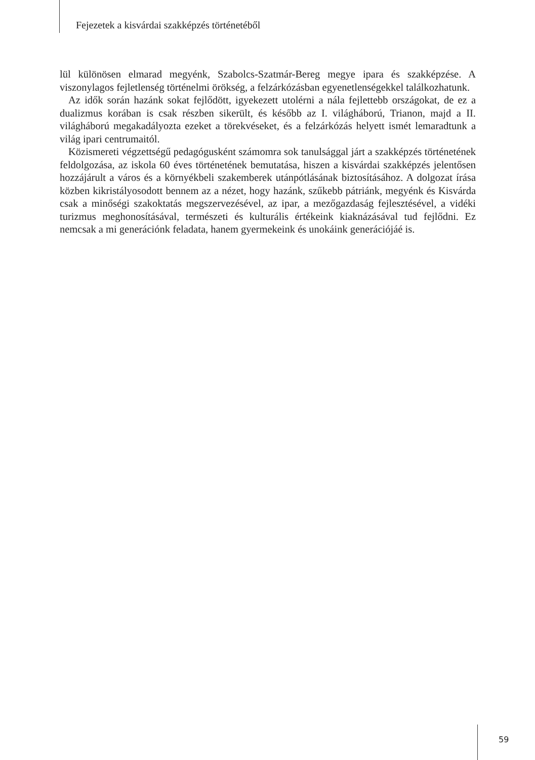Fejezetek a kisvárdai szakképzés történetéből
lül különösen elmarad megyénk, Szabolcs-Szatmár-Bereg megye ipara és szakképzése. A viszonylagos fejletlenség történelmi örökség, a felzárkózásban egyenetlenségekkel találkozhatunk.
Az idők során hazánk sokat fejlődött, igyekezett utolérni a nála fejlettebb országokat, de ez a dualizmus korában is csak részben sikerült, és később az I. világháború, Trianon, majd a II. világháború megakadályozta ezeket a törekvéseket, és a felzárkózás helyett ismét lemaradtunk a világ ipari centrumaitól.
Közismereti végzettségű pedagógusként számomra sok tanulsággal járt a szakképzés történetének feldolgozása, az iskola 60 éves történetének bemutatása, hiszen a kisvárdai szakképzés jelentősen hozzájárult a város és a környékbeli szakemberek utánpótlásának biztosításához. A dolgozat írása közben kikristályosodott bennem az a nézet, hogy hazánk, szűkebb pátriánk, megyénk és Kisvárda csak a minőségi szakoktatás megszervezésével, az ipar, a mezőgazdaság fejlesztésével, a vidéki turizmus meghonosításával, természeti és kulturális értékeink kiaknázásával tud fejlődni. Ez nemcsak a mi generációnk feladata, hanem gyermekeink és unokáink generációjáé is.
59